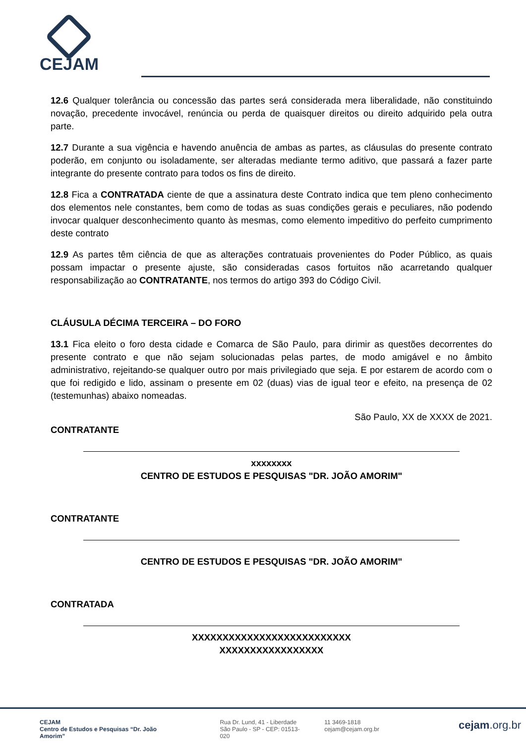CEJAM
12.6 Qualquer tolerância ou concessão das partes será considerada mera liberalidade, não constituindo novação, precedente invocável, renúncia ou perda de quaisquer direitos ou direito adquirido pela outra parte.
12.7 Durante a sua vigência e havendo anuência de ambas as partes, as cláusulas do presente contrato poderão, em conjunto ou isoladamente, ser alteradas mediante termo aditivo, que passará a fazer parte integrante do presente contrato para todos os fins de direito.
12.8 Fica a CONTRATADA ciente de que a assinatura deste Contrato indica que tem pleno conhecimento dos elementos nele constantes, bem como de todas as suas condições gerais e peculiares, não podendo invocar qualquer desconhecimento quanto às mesmas, como elemento impeditivo do perfeito cumprimento deste contrato
12.9 As partes têm ciência de que as alterações contratuais provenientes do Poder Público, as quais possam impactar o presente ajuste, são consideradas casos fortuitos não acarretando qualquer responsabilização ao CONTRATANTE, nos termos do artigo 393 do Código Civil.
CLÁUSULA DÉCIMA TERCEIRA – DO FORO
13.1 Fica eleito o foro desta cidade e Comarca de São Paulo, para dirimir as questões decorrentes do presente contrato e que não sejam solucionadas pelas partes, de modo amigável e no âmbito administrativo, rejeitando-se qualquer outro por mais privilegiado que seja. E por estarem de acordo com o que foi redigido e lido, assinam o presente em 02 (duas) vias de igual teor e efeito, na presença de 02 (testemunhas) abaixo nomeadas.
São Paulo, XX de XXXX de 2021.
CONTRATANTE
xxxxxxxx
CENTRO DE ESTUDOS E PESQUISAS "DR. JOÃO AMORIM"
CONTRATANTE
CENTRO DE ESTUDOS E PESQUISAS "DR. JOÃO AMORIM"
CONTRATADA
XXXXXXXXXXXXXXXXXXXXXXXXXX
XXXXXXXXXXXXXXXXX
CEJAM
Centro de Estudos e Pesquisas “Dr. João Amorim”
Rua Dr. Lund, 41 - Liberdade
São Paulo - SP - CEP: 01513-020
11 3469-1818
cejam@cejam.org.br
cejam.org.br